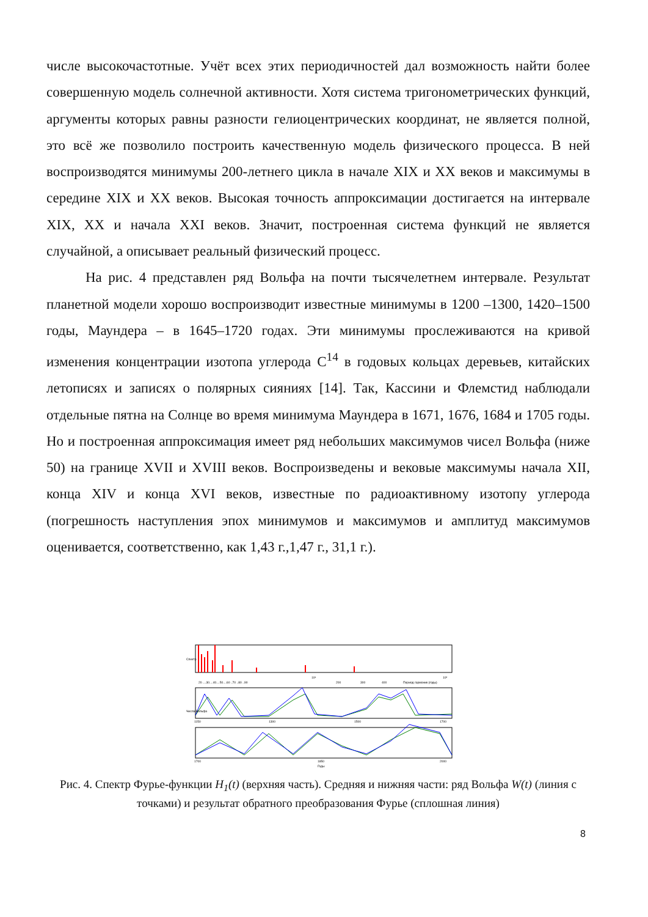числе высокочастотные. Учёт всех этих периодичностей дал возможность найти более совершенную модель солнечной активности. Хотя система тригонометрических функций, аргументы которых равны разности гелиоцентрических координат, не является полной, это всё же позволило построить качественную модель физического процесса. В ней воспроизводятся минимумы 200-летнего цикла в начале XIX и XX веков и максимумы в середине XIX и XX веков. Высокая точность аппроксимации достигается на интервале XIX, XX и начала XXI веков. Значит, построенная система функций не является случайной, а описывает реальный физический процесс.
На рис. 4 представлен ряд Вольфа на почти тысячелетнем интервале. Результат планетной модели хорошо воспроизводит известные минимумы в 1200 –1300, 1420–1500 годы, Маундера – в 1645–1720 годах. Эти минимумы прослеживаются на кривой изменения концентрации изотопа углерода C<sup>14</sup> в годовых кольцах деревьев, китайских летописях и записях о полярных сияниях [14]. Так, Кассини и Флемстид наблюдали отдельные пятна на Солнце во время минимума Маундера в 1671, 1676, 1684 и 1705 годы. Но и построенная аппроксимация имеет ряд небольших максимумов чисел Вольфа (ниже 50) на границе XVII и XVIII веков. Воспроизведены и вековые максимумы начала XII, конца XIV и конца XVI веков, известные по радиоактивному изотопу углерода (погрешность наступления эпох минимумов и максимумов и амплитуд максимумов оценивается, соответственно, как 1,43 г.,1,47 г., 31,1 г.).
Спектр
10²
10³
20 ....30....40....50....60 ..70 ..80 ..90
200
300
400
Период гармоник (годы)
Числа Вольфа
1150
1300
1500
1700
1700
1850
2000
Годы
Рис. 4. Спектр Фурье-функции H<sub>1</sub>(t) (верхняя часть). Средняя и нижняя части: ряд Вольфа W(t) (линия с точками) и результат обратного преобразования Фурье (сплошная линия)
8